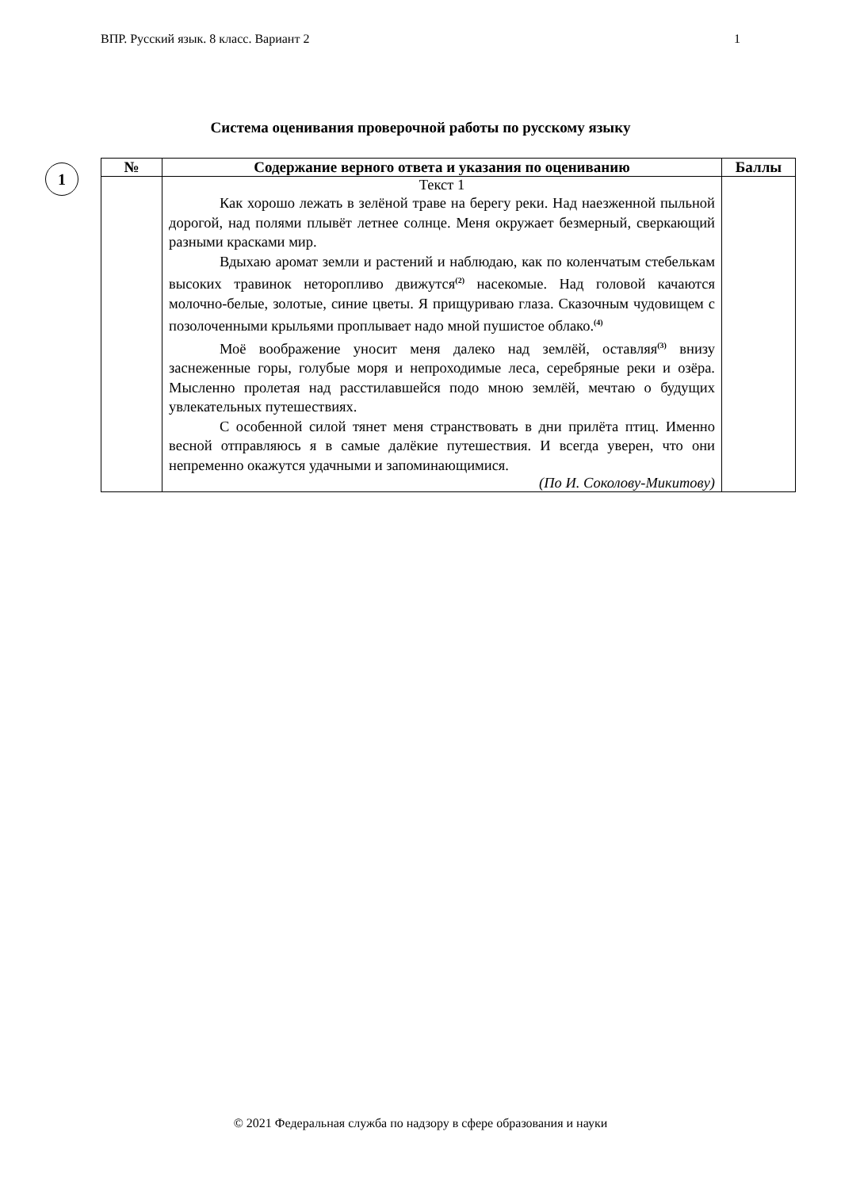ВПР. Русский язык. 8 класс. Вариант 2 1
Система оценивания проверочной работы по русскому языку
1
| № | Содержание верного ответа и указания по оцениванию | Баллы |
| --- | --- | --- |
| | Текст 1 Как хорошо лежать в зелёной траве на берегу реки. Над наезженной пыльной дорогой, над полями плывёт летнее солнце. Меня окружает безмерный, сверкающий разными красками мир. Вдыхаю аромат земли и растений и наблюдаю, как по коленчатым стебелькам высоких травинок неторопливо движутся<sup>(2)</sup> насекомые. Над головой качаются молочно-белые, золотые, синие цветы. Я прищуриваю глаза. Сказочным чудовищем с позолоченными крыльями проплывает надо мной пушистое облако.<sup>(4)</sup> Моё воображение уносит меня далеко над землёй, оставляя<sup>(3)</sup> внизу заснеженные горы, голубые моря и непроходимые леса, серебряные реки и озёра. Мысленно пролетая над расстилавшейся подо мною землёй, мечтаю о будущих увлекательных путешествиях. С особенной силой тянет меня странствовать в дни прилёта птиц. Именно весной отправляюсь я в самые далёкие путешествия. И всегда уверен, что они непременно окажутся удачными и запоминающимися. (По И. Соколову-Микитову) | |
© 2021 Федеральная служба по надзору в сфере образования и науки